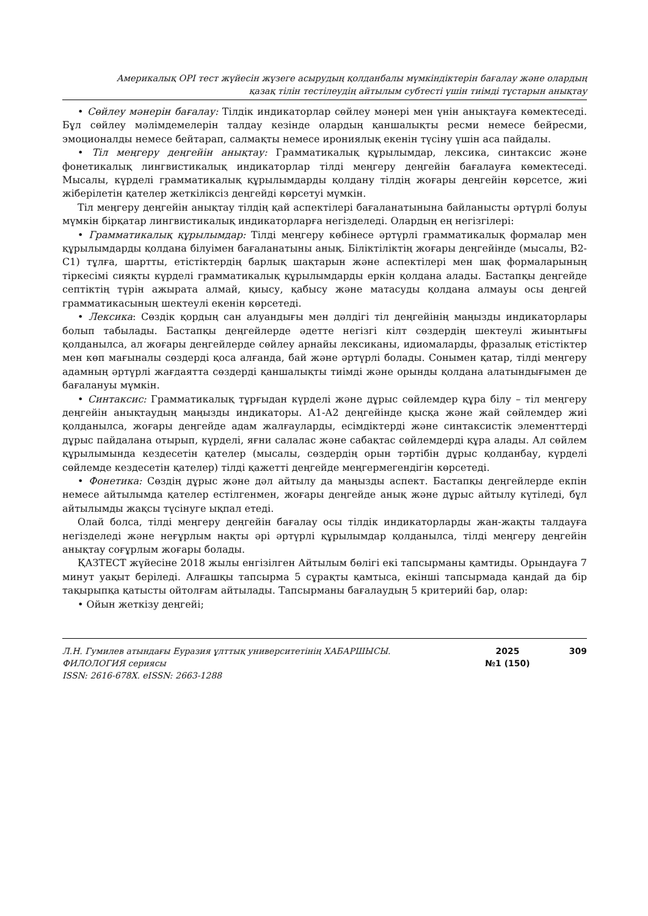Америкалық OPI тест жүйесін жүзеге асырудың қолданбалы мүмкіндіктерін бағалау және олардың
қазақ тілін тестілеудің айтылым субтесті үшін тиімді тұстарын анықтау
• Сөйлеу мәнерін бағалау: Тілдік индикаторлар сөйлеу мәнері мен үнін анықтауға көмектеседі. Бұл сөйлеу мәлімдемелерін талдау кезінде олардың қаншалықты ресми немесе бейресми, эмоционалды немесе бейтарап, салмақты немесе ирониялық екенін түсіну үшін аса пайдалы.
• Тіл меңгеру деңгейін анықтау: Грамматикалық құрылымдар, лексика, синтаксис және фонетикалық лингвистикалық индикаторлар тілді меңгеру деңгейін бағалауға көмектеседі. Мысалы, күрделі грамматикалық құрылымдарды қолдану тілдің жоғары деңгейін көрсетсе, жиі жіберілетін қателер жеткіліксіз деңгейді көрсетуі мүмкін.
Тіл меңгеру деңгейін анықтау тілдің қай аспектілері бағаланатынына байланысты әртүрлі болуы мүмкін бірқатар лингвистикалық индикаторларға негізделеді. Олардың ең негізгілері:
• Грамматикалық құрылымдар: Тілді меңгеру көбінесе әртүрлі грамматикалық формалар мен құрылымдарды қолдана білуімен бағаланатыны анық. Біліктіліктің жоғары деңгейінде (мысалы, В2-С1) тұлға, шартты, етістіктердің барлық шақтарын және аспектілері мен шақ формаларының тіркесімі сияқты күрделі грамматикалық құрылымдарды еркін қолдана алады. Бастапқы деңгейде септіктің түрін ажырата алмай, қиысу, қабысу және матасуды қолдана алмауы осы деңгей грамматикасының шектеулі екенін көрсетеді.
• Лексика: Сөздік қордың сан алуандығы мен дәлдігі тіл деңгейінің маңызды индикаторлары болып табылады. Бастапқы деңгейлерде әдетте негізгі кілт сөздердің шектеулі жиынтығы қолданылса, ал жоғары деңгейлерде сөйлеу арнайы лексиканы, идиомаларды, фразалық етістіктер мен көп мағыналы сөздерді қоса алғанда, бай және әртүрлі болады. Сонымен қатар, тілді меңгеру адамның әртүрлі жағдаятта сөздерді қаншалықты тиімді және орынды қолдана алатындығымен де бағалануы мүмкін.
• Синтаксис: Грамматикалық тұрғыдан күрделі және дұрыс сөйлемдер құра білу – тіл меңгеру деңгейін анықтаудың маңызды индикаторы. А1-А2 деңгейінде қысқа және жай сөйлемдер жиі қолданылса, жоғары деңгейде адам жалғауларды, есімдіктерді және синтаксистік элементтерді дұрыс пайдалана отырып, күрделі, яғни салалас және сабақтас сөйлемдерді құра алады. Ал сөйлем құрылымында кездесетін қателер (мысалы, сөздердің орын тәртібін дұрыс қолданбау, күрделі сөйлемде кездесетін қателер) тілді қажетті деңгейде меңгермегендігін көрсетеді.
• Фонетика: Сөздің дұрыс және дәл айтылу да маңызды аспект. Бастапқы деңгейлерде екпін немесе айтылымда қателер естілгенмен, жоғары деңгейде анық және дұрыс айтылу күтіледі, бұл айтылымды жақсы түсінуге ықпал етеді.
Олай болса, тілді меңгеру деңгейін бағалау осы тілдік индикаторларды жан-жақты талдауға негізделеді және неғұрлым нақты әрі әртүрлі құрылымдар қолданылса, тілді меңгеру деңгейін анықтау соғұрлым жоғары болады.
ҚАЗТЕСТ жүйесіне 2018 жылы енгізілген Айтылым бөлігі екі тапсырманы қамтиды. Орындауға 7 минут уақыт беріледі. Алғашқы тапсырма 5 сұрақты қамтыса, екінші тапсырмада қандай да бір тақырыпқа қатысты ойтолғам айтылады. Тапсырманы бағалаудың 5 критерийі бар, олар:
• Ойын жеткізу деңгейі;
Л.Н. Гумилев атындағы Еуразия ұлттық университетінің ХАБАРШЫСЫ.
ФИЛОЛОГИЯ сериясы
ISSN: 2616-678X. eISSN: 2663-1288
2025
№1 (150)
309